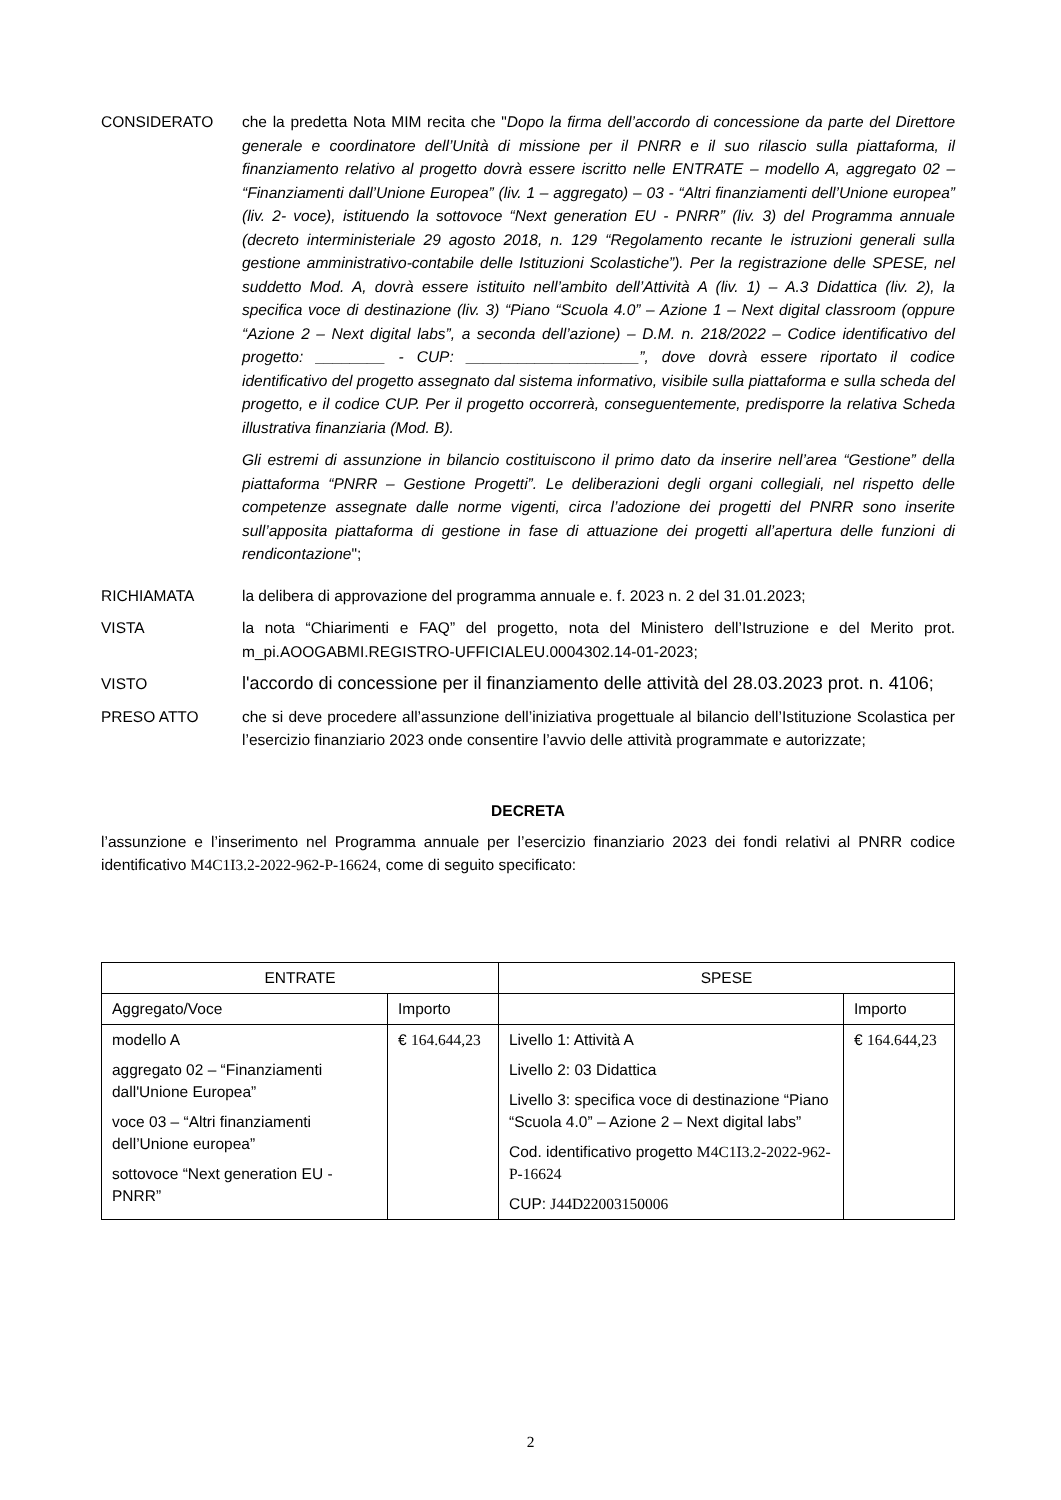CONSIDERATO che la predetta Nota MIM recita che "Dopo la firma dell’accordo di concessione da parte del Direttore generale e coordinatore dell’Unità di missione per il PNRR e il suo rilascio sulla piattaforma, il finanziamento relativo al progetto dovrà essere iscritto nelle ENTRATE – modello A, aggregato 02 – “Finanziamenti dall’Unione Europea” (liv. 1 – aggregato) – 03 - “Altri finanziamenti dell’Unione europea” (liv. 2- voce), istituendo la sottovoce “Next generation EU - PNRR” (liv. 3) del Programma annuale (decreto interministeriale 29 agosto 2018, n. 129 “Regolamento recante le istruzioni generali sulla gestione amministrativo-contabile delle Istituzioni Scolastiche”). Per la registrazione delle SPESE, nel suddetto Mod. A, dovrà essere istituito nell’ambito dell’Attività A (liv. 1) – A.3 Didattica (liv. 2), la specifica voce di destinazione (liv. 3) “Piano “Scuola 4.0” – Azione 1 – Next digital classroom (oppure “Azione 2 – Next digital labs”, a seconda dell’azione) – D.M. n. 218/2022 – Codice identificativo del progetto: ________ - CUP: ____________________”, dove dovrà essere riportato il codice identificativo del progetto assegnato dal sistema informativo, visibile sulla piattaforma e sulla scheda del progetto, e il codice CUP. Per il progetto occorrerà, conseguentemente, predisporre la relativa Scheda illustrativa finanziaria (Mod. B).
Gli estremi di assunzione in bilancio costituiscono il primo dato da inserire nell’area “Gestione” della piattaforma “PNRR – Gestione Progetti”. Le deliberazioni degli organi collegiali, nel rispetto delle competenze assegnate dalle norme vigenti, circa l’adozione dei progetti del PNRR sono inserite sull’apposita piattaforma di gestione in fase di attuazione dei progetti all’apertura delle funzioni di rendicontazione";
RICHIAMATA la delibera di approvazione del programma annuale e. f. 2023 n. 2 del 31.01.2023;
VISTA la nota “Chiarimenti e FAQ” del progetto, nota del Ministero dell’Istruzione e del Merito prot. m_pi.AOOGABMI.REGISTRO-UFFICIALEU.0004302.14-01-2023;
VISTO
l'accordo di concessione per il finanziamento delle attività del 28.03.2023 prot. n. 4106;
PRESO ATTO che si deve procedere all’assunzione dell’iniziativa progettuale al bilancio dell’Istituzione Scolastica per l’esercizio finanziario 2023 onde consentire l’avvio delle attività programmate e autorizzate;
DECRETA
l’assunzione e l’inserimento nel Programma annuale per l’esercizio finanziario 2023 dei fondi relativi al PNRR codice identificativo M4C1I3.2-2022-962-P-16624, come di seguito specificato:
| ENTRATE | | SPESE | |
| Aggregato/Voce | Importo | | Importo |
| modello A aggregato 02 – “Finanziamenti dall'Unione Europea” voce 03 – “Altri finanziamenti dell’Unione europea” sottovoce “Next generation EU - PNRR” | € 164.644,23 | Livello 1: Attività A Livello 2: 03 Didattica Livello 3: specifica voce di destinazione “Piano “Scuola 4.0” – Azione 2 – Next digital labs” Cod. identificativo progetto M4C1I3.2-2022-962-P-16624 CUP: J44D22003150006 | € 164.644,23 |
2